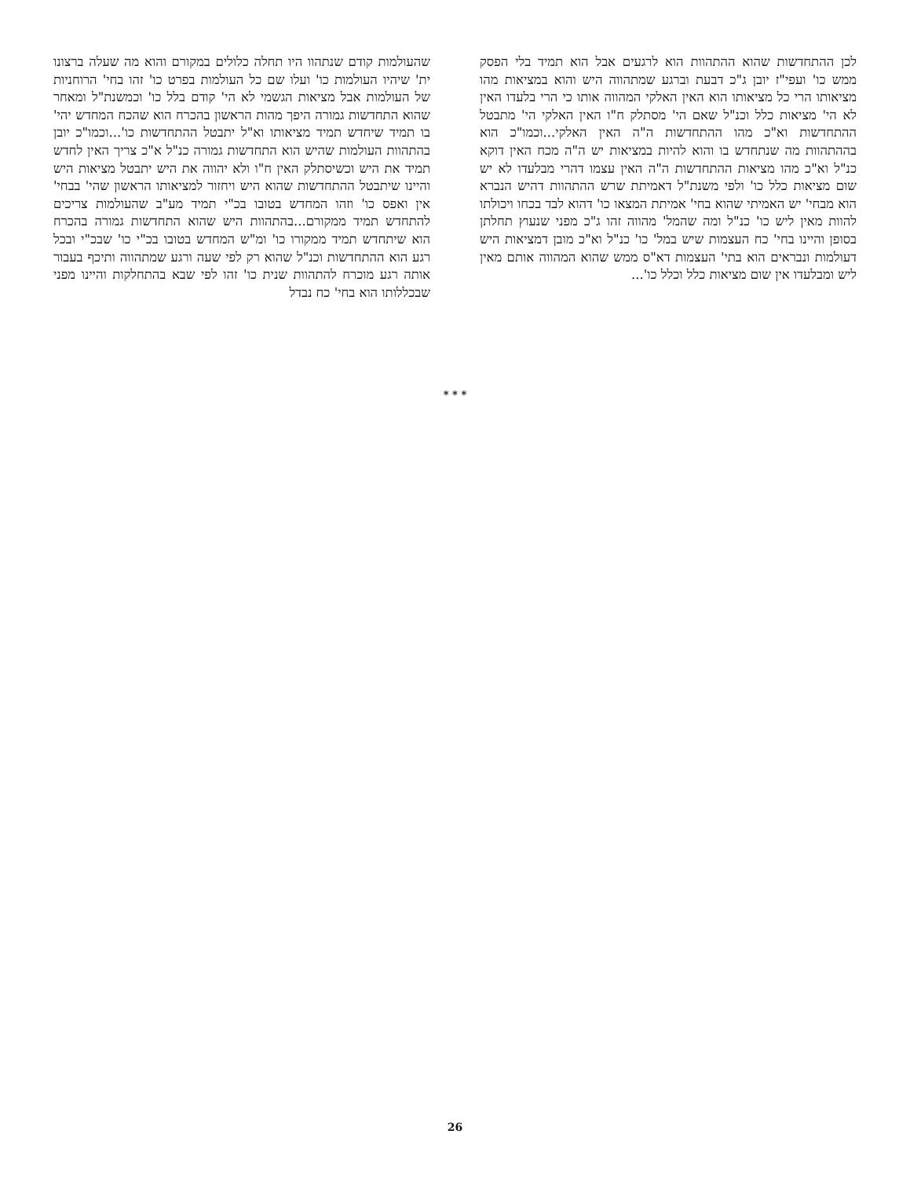שהעולמות קודם שנתהוו היו תחלה כלולים במקורם והוא מה שעלה ברצונו ית' שיהיו העולמות כו' ועלו שם כל העולמות בפרט כו' זהו בחי' הרוחניות של העולמות אבל מציאות הגשמי לא הי' קודם בלל כו' וכמשנת"ל ומאחר שהוא התחדשות גמורה היפך מהות הראשון בהכרח הוא שהכח המחדש יהי' בו תמיד שיחדש תמיד מציאותו וא"ל יתבטל ההתחדשות כו'...וכמו"כ יובן בהתהוות העולמות שהיש הוא התחדשות גמורה כנ"ל א"כ צריך האין לחדש תמיד את היש וכשיסתלק האין ח"ו ולא יהווה את היש יתבטל מציאות היש והיינו שיתבטל ההתחדשות שהוא היש ויחזור למציאותו הראשון שהי' בבחי' אין ואפס כו' וזהו המחדש בטובו בכ"י תמיד מע"ב שהעולמות צריכים להתחדש תמיד ממקורם...בהתהוות היש שהוא התחדשות גמורה בהכרח הוא שיתחדש תמיד ממקורו כו' ומ"ש המחדש בטובו בכ"י כו' שבכ"י ובכל רגע הוא ההתחדשות וכנ"ל שהוא רק לפי שעה ורגע שמתהווה ותיכף בעבור אותה רגע מוכרח להתהוות שנית כו' זהו לפי שבא בהתחלקות והיינו מפני שבכללותו הוא בחי' כח נבדל
לכן ההתחדשות שהוא ההתהוות הוא לרגעים אבל הוא תמיד בלי הפסק ממש כו' ועפי"ז יובן ג"כ דבעת וברגע שמתהווה היש והוא במציאות מהו מציאותו הרי כל מציאותו הוא האין האלקי המהווה אותו כי הרי בלעדו האין לא הי' מציאות כלל וכנ"ל שאם הי' מסתלק ח"ו האין האלקי הי' מתבטל ההתחדשות וא"כ מהו ההתחדשות ה"ה האין האלקי...וכמו"כ הוא בההתהוות מה שנתחדש בו והוא להיות במציאות יש ה"ה מכח האין דוקא כנ"ל וא"כ מהו מציאות ההתחדשות ה"ה האין עצמו דהרי מבלעדו לא יש שום מציאות כלל כו' ולפי משנת"ל דאמיתת שרש ההתהוות דהיש הנברא הוא מבחי' יש האמיתי שהוא בחי' אמיתת המצאו כו' דהוא לבד בכחו ויכולתו להוות מאין ליש כו' כנ"ל ומה שהמל' מהווה זהו ג"כ מפני שנעוץ תחלתן בסופן והיינו בחי' כח העצמות שיש במל' כו' כנ"ל וא"כ מובן דמציאות היש דעולמות ונבראים הוא בתי' העצמות דא"ס ממש שהוא המהווה אותם מאין ליש ומבלעדו אין שום מציאות כלל וכלל כו'...
* * *
26